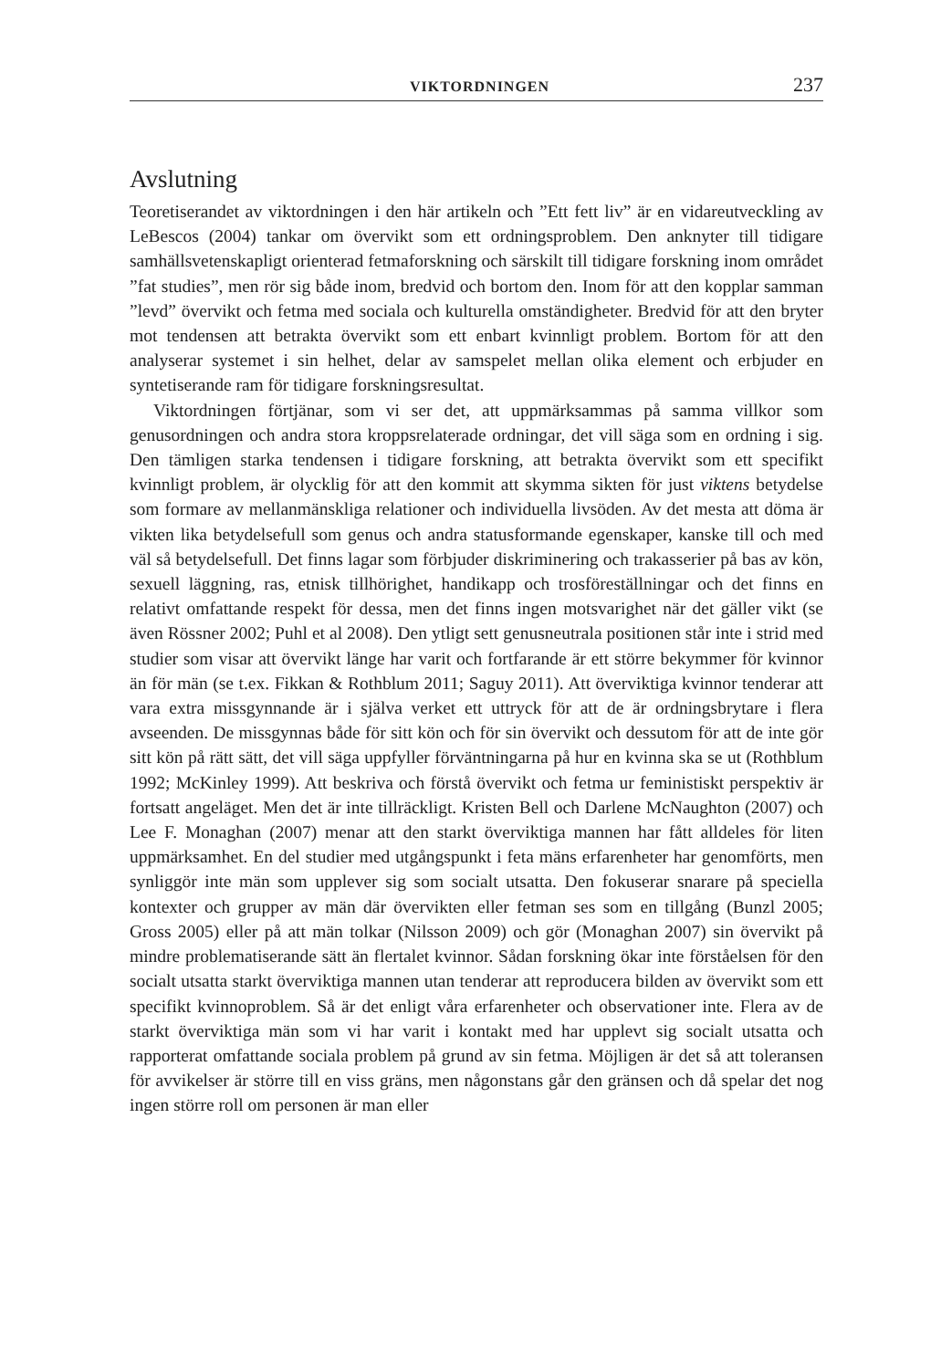VIKTORDNINGEN 237
Avslutning
Teoretiserandet av viktordningen i den här artikeln och ”Ett fett liv” är en vidareutveckling av LeBescos (2004) tankar om övervikt som ett ordningsproblem. Den anknyter till tidigare samhällsvetenskapligt orienterad fetmaforskning och särskilt till tidigare forskning inom området ”fat studies”, men rör sig både inom, bredvid och bortom den. Inom för att den kopplar samman ”levd” övervikt och fetma med sociala och kulturella omständigheter. Bredvid för att den bryter mot tendensen att betrakta övervikt som ett enbart kvinnligt problem. Bortom för att den analyserar systemet i sin helhet, delar av samspelet mellan olika element och erbjuder en syntetiserande ram för tidigare forskningsresultat.
Viktordningen förtjänar, som vi ser det, att uppmärksammas på samma villkor som genusordningen och andra stora kroppsrelaterade ordningar, det vill säga som en ordning i sig. Den tämligen starka tendensen i tidigare forskning, att betrakta övervikt som ett specifikt kvinnligt problem, är olycklig för att den kommit att skymma sikten för just viktens betydelse som formare av mellanmänskliga relationer och individuella livsöden. Av det mesta att döma är vikten lika betydelsefull som genus och andra statusformande egenskaper, kanske till och med väl så betydelsefull. Det finns lagar som förbjuder diskriminering och trakasserier på bas av kön, sexuell läggning, ras, etnisk tillhörighet, handikapp och trosföreställningar och det finns en relativt omfattande respekt för dessa, men det finns ingen motsvarighet när det gäller vikt (se även Rössner 2002; Puhl et al 2008). Den ytligt sett genusneutrala positionen står inte i strid med studier som visar att övervikt länge har varit och fortfarande är ett större bekymmer för kvinnor än för män (se t.ex. Fikkan & Rothblum 2011; Saguy 2011). Att överviktiga kvinnor tenderar att vara extra missgynnande är i själva verket ett uttryck för att de är ordningsbrytare i flera avseenden. De missgynnas både för sitt kön och för sin övervikt och dessutom för att de inte gör sitt kön på rätt sätt, det vill säga uppfyller förväntningarna på hur en kvinna ska se ut (Rothblum 1992; McKinley 1999). Att beskriva och förstå övervikt och fetma ur feministiskt perspektiv är fortsatt angeläget. Men det är inte tillräckligt. Kristen Bell och Darlene McNaughton (2007) och Lee F. Monaghan (2007) menar att den starkt överviktiga mannen har fått alldeles för liten uppmärksamhet. En del studier med utgångspunkt i feta mäns erfarenheter har genomförts, men synliggör inte män som upplever sig som socialt utsatta. Den fokuserar snarare på speciella kontexter och grupper av män där övervikten eller fetman ses som en tillgång (Bunzl 2005; Gross 2005) eller på att män tolkar (Nilsson 2009) och gör (Monaghan 2007) sin övervikt på mindre problematiserande sätt än flertalet kvinnor. Sådan forskning ökar inte förståelsen för den socialt utsatta starkt överviktiga mannen utan tenderar att reproducera bilden av övervikt som ett specifikt kvinnoproblem. Så är det enligt våra erfarenheter och observationer inte. Flera av de starkt överviktiga män som vi har varit i kontakt med har upplevt sig socialt utsatta och rapporterat omfattande sociala problem på grund av sin fetma. Möjligen är det så att toleransen för avvikelser är större till en viss gräns, men någonstans går den gränsen och då spelar det nog ingen större roll om personen är man eller